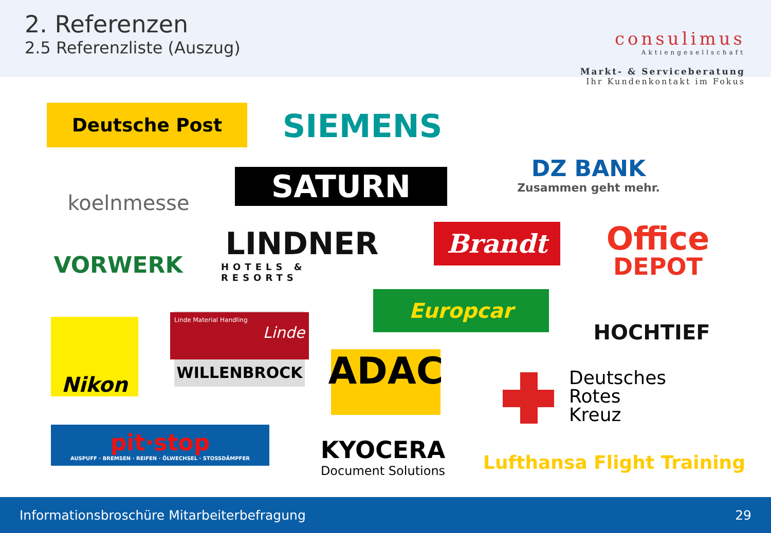2. Referenzen
2.5 Referenzliste (Auszug)
consulimus
Aktiengesellschaft
Markt- & Serviceberatung
Ihr Kundenkontakt im Fokus
Deutsche Post SIEMENS
DZ BANK
Zusammen geht mehr.
koelnmesse SATURN
VORWERK
LINDNER
HOTELS & RESORTS
Brandt
Office
DEPOT
Europcar
HOCHTIEF
Nikon
Linde Material Handling
Linde
WILLENBROCK
ADAC
Deutsches
Rotes
Kreuz
pit·stop
AUSPUFF · BREMSEN · REIFEN · ÖLWECHSEL · STOSSDÄMPFER
KYOCERA
Document Solutions
Lufthansa Flight Training
Informationsbroschüre Mitarbeiterbefragung 29